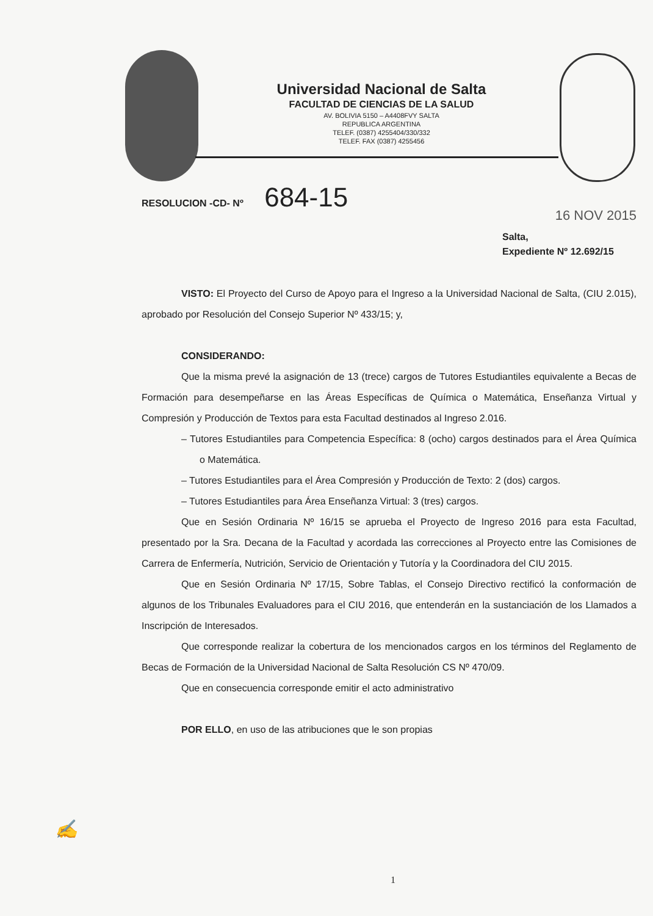Universidad Nacional de Salta
FACULTAD DE CIENCIAS DE LA SALUD
AV. BOLIVIA 5150 – A4408FVY SALTA
REPUBLICA ARGENTINA
TELEF. (0387) 4255404/330/332
TELEF. FAX (0387) 4255456
RESOLUCION -CD- Nº 684-15
16 NOV 2015
Salta,
Expediente Nº 12.692/15
VISTO: El Proyecto del Curso de Apoyo para el Ingreso a la Universidad Nacional de Salta, (CIU 2.015), aprobado por Resolución del Consejo Superior Nº 433/15; y,
CONSIDERANDO:
Que la misma prevé la asignación de 13 (trece) cargos de Tutores Estudiantiles equivalente a Becas de Formación para desempeñarse en las Áreas Específicas de Química o Matemática, Enseñanza Virtual y Compresión y Producción de Textos para esta Facultad destinados al Ingreso 2.016.
– Tutores Estudiantiles para Competencia Específica: 8 (ocho) cargos destinados para el Área Química o Matemática.
– Tutores Estudiantiles para el Área Compresión y Producción de Texto: 2 (dos) cargos.
– Tutores Estudiantiles para Área Enseñanza Virtual: 3 (tres) cargos.
Que en Sesión Ordinaria Nº 16/15 se aprueba el Proyecto de Ingreso 2016 para esta Facultad, presentado por la Sra. Decana de la Facultad y acordada las correcciones al Proyecto entre las Comisiones de Carrera de Enfermería, Nutrición, Servicio de Orientación y Tutoría y la Coordinadora del CIU 2015.
Que en Sesión Ordinaria Nº 17/15, Sobre Tablas, el Consejo Directivo rectificó la conformación de algunos de los Tribunales Evaluadores para el CIU 2016, que entenderán en la sustanciación de los Llamados a Inscripción de Interesados.
Que corresponde realizar la cobertura de los mencionados cargos en los términos del Reglamento de Becas de Formación de la Universidad Nacional de Salta Resolución CS Nº 470/09.
Que en consecuencia corresponde emitir el acto administrativo
POR ELLO, en uso de las atribuciones que le son propias
✍
1